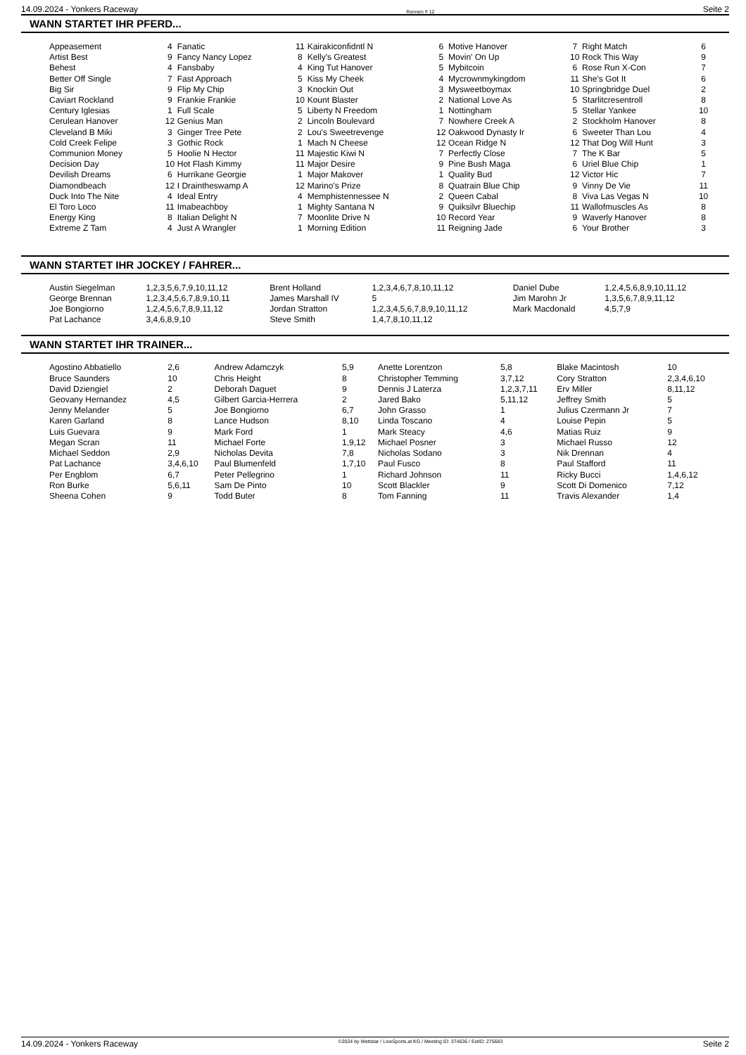14.09.2024 - Yonkers Raceway Rennen # 12 Seite 2
WANN STARTET IHR PFERD...
| Appeasement | 4 | Fanatic | 11 | Kairakiconfidntl N | 6 | Motive Hanover | 7 | Right Match | 6 |
| Artist Best | 9 | Fancy Nancy Lopez | 8 | Kelly's Greatest | 5 | Movin' On Up | 10 | Rock This Way | 9 |
| Behest | 4 | Fansbaby | 4 | King Tut Hanover | 5 | Mybitcoin | 6 | Rose Run X-Con | 7 |
| Better Off Single | 7 | Fast Approach | 5 | Kiss My Cheek | 4 | Mycrownmykingdom | 11 | She's Got It | 6 |
| Big Sir | 9 | Flip My Chip | 3 | Knockin Out | 3 | Mysweetboymax | 10 | Springbridge Duel | 2 |
| Caviart Rockland | 9 | Frankie Frankie | 10 | Kount Blaster | 2 | National Love As | 5 | Starlitcresentroll | 8 |
| Century Iglesias | 1 | Full Scale | 5 | Liberty N Freedom | 1 | Nottingham | 5 | Stellar Yankee | 10 |
| Cerulean Hanover | 12 | Genius Man | 2 | Lincoln Boulevard | 7 | Nowhere Creek A | 2 | Stockholm Hanover | 8 |
| Cleveland B Miki | 3 | Ginger Tree Pete | 2 | Lou's Sweetrevenge | 12 | Oakwood Dynasty Ir | 6 | Sweeter Than Lou | 4 |
| Cold Creek Felipe | 3 | Gothic Rock | 1 | Mach N Cheese | 12 | Ocean Ridge N | 12 | That Dog Will Hunt | 3 |
| Communion Money | 5 | Hoolie N Hector | 11 | Majestic Kiwi N | 7 | Perfectly Close | 7 | The K Bar | 5 |
| Decision Day | 10 | Hot Flash Kimmy | 11 | Major Desire | 9 | Pine Bush Maga | 6 | Uriel Blue Chip | 1 |
| Devilish Dreams | 6 | Hurrikane Georgie | 1 | Major Makover | 1 | Quality Bud | 12 | Victor Hic | 7 |
| Diamondbeach | 12 | I Draintheswamp A | 12 | Marino's Prize | 8 | Quatrain Blue Chip | 9 | Vinny De Vie | 11 |
| Duck Into The Nite | 4 | Ideal Entry | 4 | Memphistennessee N | 2 | Queen Cabal | 8 | Viva Las Vegas N | 10 |
| El Toro Loco | 11 | Imabeachboy | 1 | Mighty Santana N | 9 | Quiksilvr Bluechip | 11 | Wallofmuscles As | 8 |
| Energy King | 8 | Italian Delight N | 7 | Moonlite Drive N | 10 | Record Year | 9 | Waverly Hanover | 8 |
| Extreme Z Tam | 4 | Just A Wrangler | 1 | Morning Edition | 11 | Reigning Jade | 6 | Your Brother | 3 |
WANN STARTET IHR JOCKEY / FAHRER...
| Austin Siegelman | 1,2,3,5,6,7,9,10,11,12 | Brent Holland | 1,2,3,4,6,7,8,10,11,12 | Daniel Dube | 1,2,4,5,6,8,9,10,11,12 |
| George Brennan | 1,2,3,4,5,6,7,8,9,10,11 | James Marshall IV | 5 | Jim Marohn Jr | 1,3,5,6,7,8,9,11,12 |
| Joe Bongiorno | 1,2,4,5,6,7,8,9,11,12 | Jordan Stratton | 1,2,3,4,5,6,7,8,9,10,11,12 | Mark Macdonald | 4,5,7,9 |
| Pat Lachance | 3,4,6,8,9,10 | Steve Smith | 1,4,7,8,10,11,12 | | |
WANN STARTET IHR TRAINER...
| Agostino Abbatiello | 2,6 | Andrew Adamczyk | 5,9 | Anette Lorentzon | 5,8 | Blake Macintosh | 10 |
| Bruce Saunders | 10 | Chris Height | 8 | Christopher Temming | 3,7,12 | Cory Stratton | 2,3,4,6,10 |
| David Dziengiel | 2 | Deborah Daguet | 9 | Dennis J Laterza | 1,2,3,7,11 | Erv Miller | 8,11,12 |
| Geovany Hernandez | 4,5 | Gilbert Garcia-Herrera | 2 | Jared Bako | 5,11,12 | Jeffrey Smith | 5 |
| Jenny Melander | 5 | Joe Bongiorno | 6,7 | John Grasso | 1 | Julius Czermann Jr | 7 |
| Karen Garland | 8 | Lance Hudson | 8,10 | Linda Toscano | 4 | Louise Pepin | 5 |
| Luis Guevara | 9 | Mark Ford | 1 | Mark Steacy | 4,6 | Matias Ruiz | 9 |
| Megan Scran | 11 | Michael Forte | 1,9,12 | Michael Posner | 3 | Michael Russo | 12 |
| Michael Seddon | 2,9 | Nicholas Devita | 7,8 | Nicholas Sodano | 3 | Nik Drennan | 4 |
| Pat Lachance | 3,4,6,10 | Paul Blumenfeld | 1,7,10 | Paul Fusco | 8 | Paul Stafford | 11 |
| Per Engblom | 6,7 | Peter Pellegrino | 1 | Richard Johnson | 11 | Ricky Bucci | 1,4,6,12 |
| Ron Burke | 5,6,11 | Sam De Pinto | 10 | Scott Blackler | 9 | Scott Di Domenico | 7,12 |
| Sheena Cohen | 9 | Todd Buter | 8 | Tom Fanning | 11 | Travis Alexander | 1,4 |
14.09.2024 - Yonkers Raceway ©2024 by Wettstar / LiveSports.at KG / Meeting ID: 374636 / ExtID: 275683 Seite 2